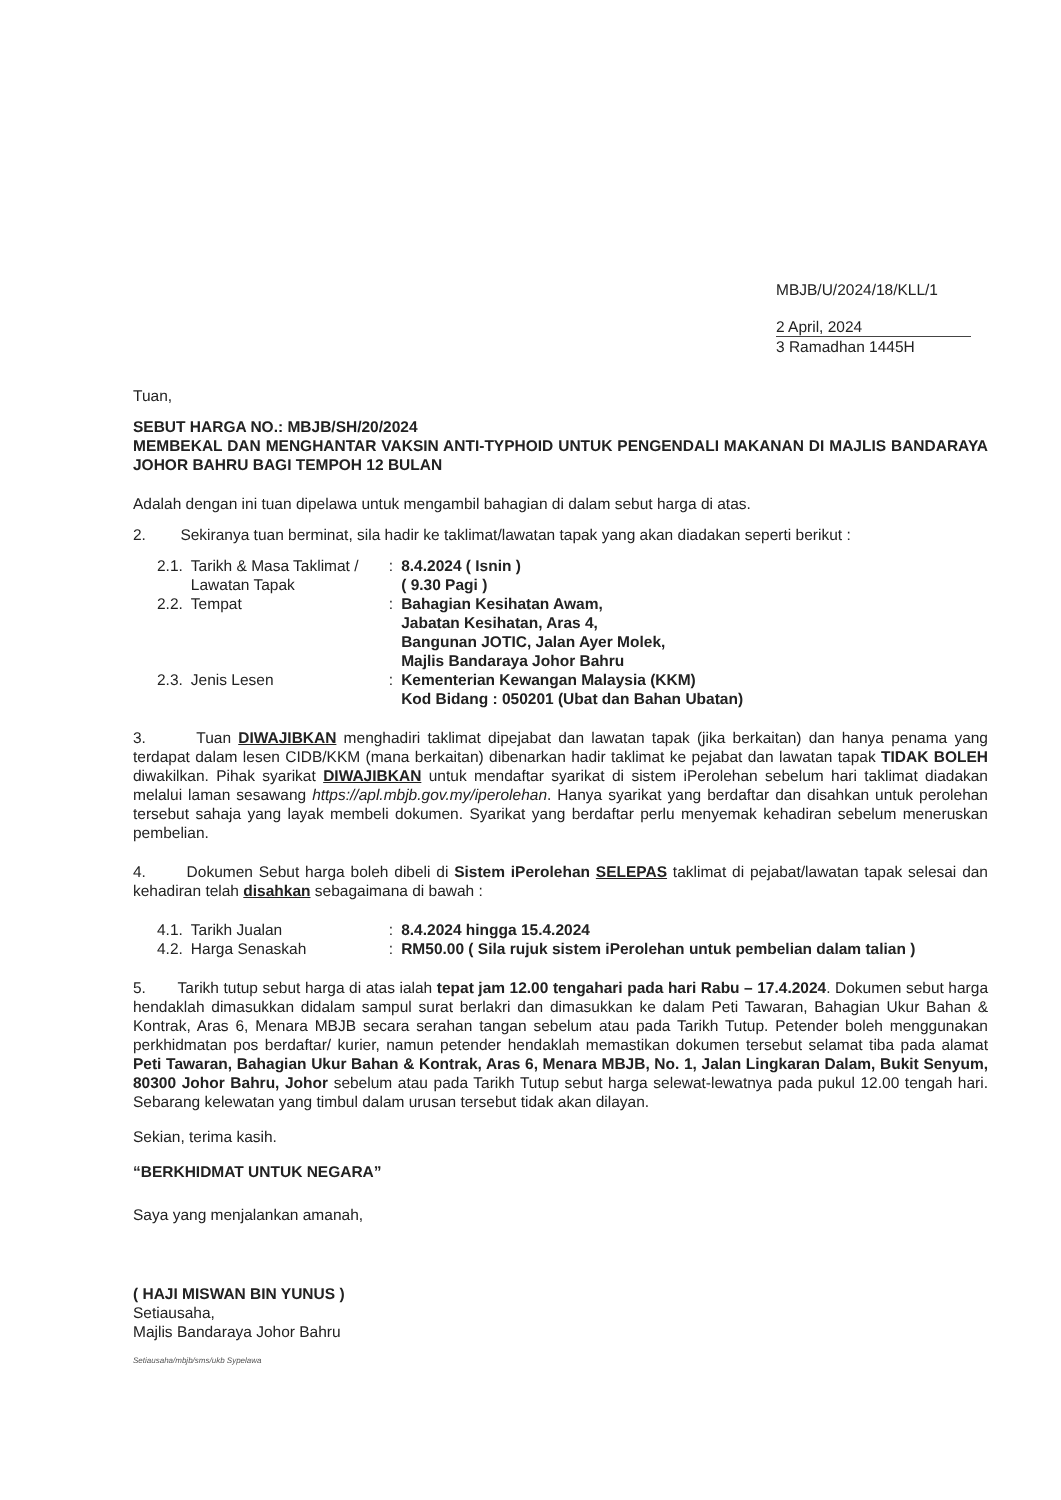MBJB/U/2024/18/KLL/1
2 April, 2024
3 Ramadhan 1445H
Tuan,
SEBUT HARGA NO.: MBJB/SH/20/2024
MEMBEKAL DAN MENGHANTAR VAKSIN ANTI-TYPHOID UNTUK PENGENDALI MAKANAN DI MAJLIS BANDARAYA JOHOR BAHRU BAGI TEMPOH 12 BULAN
Adalah dengan ini tuan dipelawa untuk mengambil bahagian di dalam sebut harga di atas.
2. Sekiranya tuan berminat, sila hadir ke taklimat/lawatan tapak yang akan diadakan seperti berikut :
| 2.1. | Tarikh & Masa Taklimat / Lawatan Tapak | : | 8.4.2024 ( Isnin ) ( 9.30 Pagi ) |
| 2.2. | Tempat | : | Bahagian Kesihatan Awam, Jabatan Kesihatan, Aras 4, Bangunan JOTIC, Jalan Ayer Molek, Majlis Bandaraya Johor Bahru |
| 2.3. | Jenis Lesen | : | Kementerian Kewangan Malaysia (KKM) Kod Bidang : 050201 (Ubat dan Bahan Ubatan) |
3. Tuan DIWAJIBKAN menghadiri taklimat dipejabat dan lawatan tapak (jika berkaitan) dan hanya penama yang terdapat dalam lesen CIDB/KKM (mana berkaitan) dibenarkan hadir taklimat ke pejabat dan lawatan tapak TIDAK BOLEH diwakilkan. Pihak syarikat DIWAJIBKAN untuk mendaftar syarikat di sistem iPerolehan sebelum hari taklimat diadakan melalui laman sesawang https://apl.mbjb.gov.my/iperolehan. Hanya syarikat yang berdaftar dan disahkan untuk perolehan tersebut sahaja yang layak membeli dokumen. Syarikat yang berdaftar perlu menyemak kehadiran sebelum meneruskan pembelian.
4. Dokumen Sebut harga boleh dibeli di Sistem iPerolehan SELEPAS taklimat di pejabat/lawatan tapak selesai dan kehadiran telah disahkan sebagaimana di bawah :
| 4.1. | Tarikh Jualan | : | 8.4.2024 hingga 15.4.2024 |
| 4.2. | Harga Senaskah | : | RM50.00 ( Sila rujuk sistem iPerolehan untuk pembelian dalam talian ) |
5. Tarikh tutup sebut harga di atas ialah tepat jam 12.00 tengahari pada hari Rabu – 17.4.2024. Dokumen sebut harga hendaklah dimasukkan didalam sampul surat berlakri dan dimasukkan ke dalam Peti Tawaran, Bahagian Ukur Bahan & Kontrak, Aras 6, Menara MBJB secara serahan tangan sebelum atau pada Tarikh Tutup. Petender boleh menggunakan perkhidmatan pos berdaftar/ kurier, namun petender hendaklah memastikan dokumen tersebut selamat tiba pada alamat Peti Tawaran, Bahagian Ukur Bahan & Kontrak, Aras 6, Menara MBJB, No. 1, Jalan Lingkaran Dalam, Bukit Senyum, 80300 Johor Bahru, Johor sebelum atau pada Tarikh Tutup sebut harga selewat-lewatnya pada pukul 12.00 tengah hari. Sebarang kelewatan yang timbul dalam urusan tersebut tidak akan dilayan.
Sekian, terima kasih.
“BERKHIDMAT UNTUK NEGARA”
Saya yang menjalankan amanah,
( HAJI MISWAN BIN YUNUS )
Setiausaha,
Majlis Bandaraya Johor Bahru
Setiausaha/mbjb/sms/ukb Sypelawa